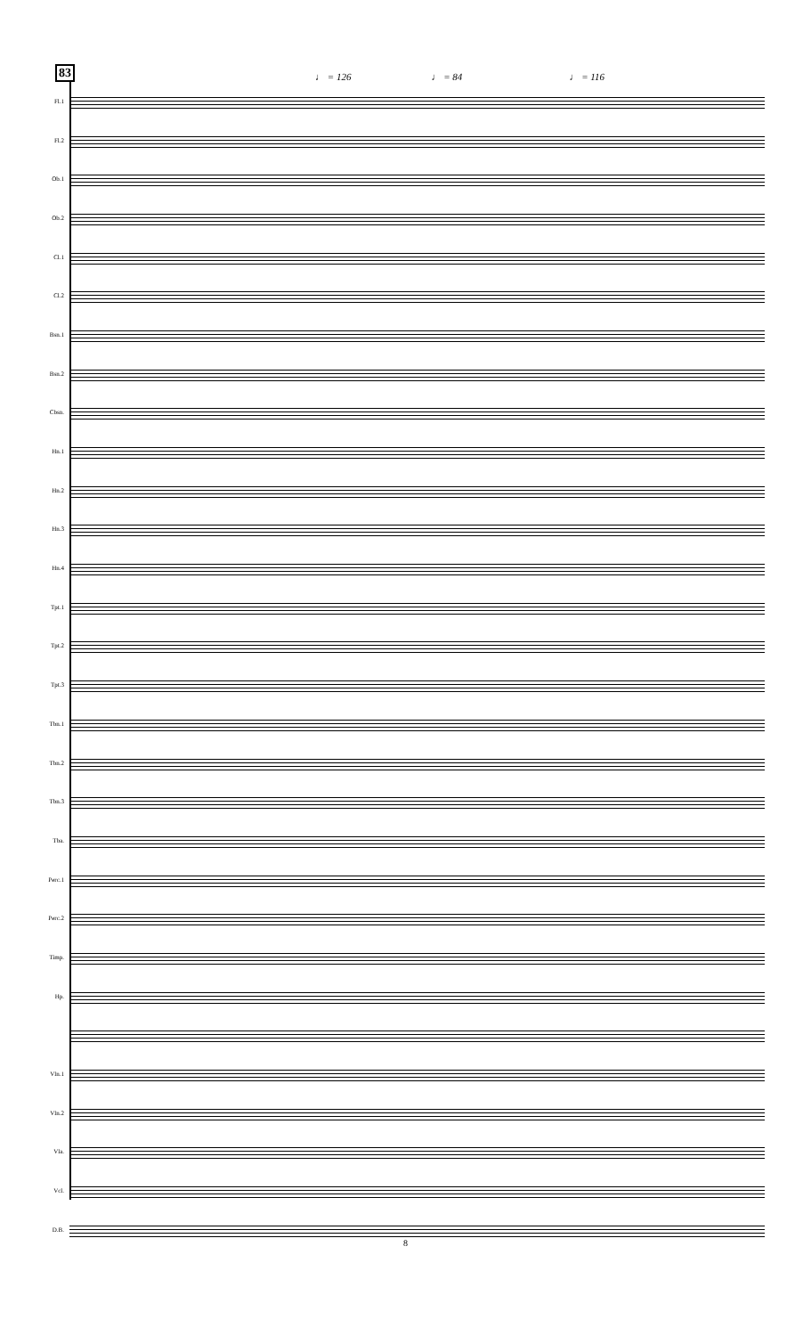83 ♩ = 126 ♩ = 84 ♩ = 116
Fl.1
Fl.2
Ob.1
Ob.2
Cl.1
Cl.2
Bsn.1
Bsn.2
Cbsn.
Hn.1
Hn.2
Hn.3
Hn.4
Tpt.1
Tpt.2
Tpt.3
Tbn.1
Tbn.2
Tbn.3
Tba.
Perc.1
Perc.2
Timp.
Hp.
Vln.1
Vln.2
Vla.
Vcl.
D.B.
8